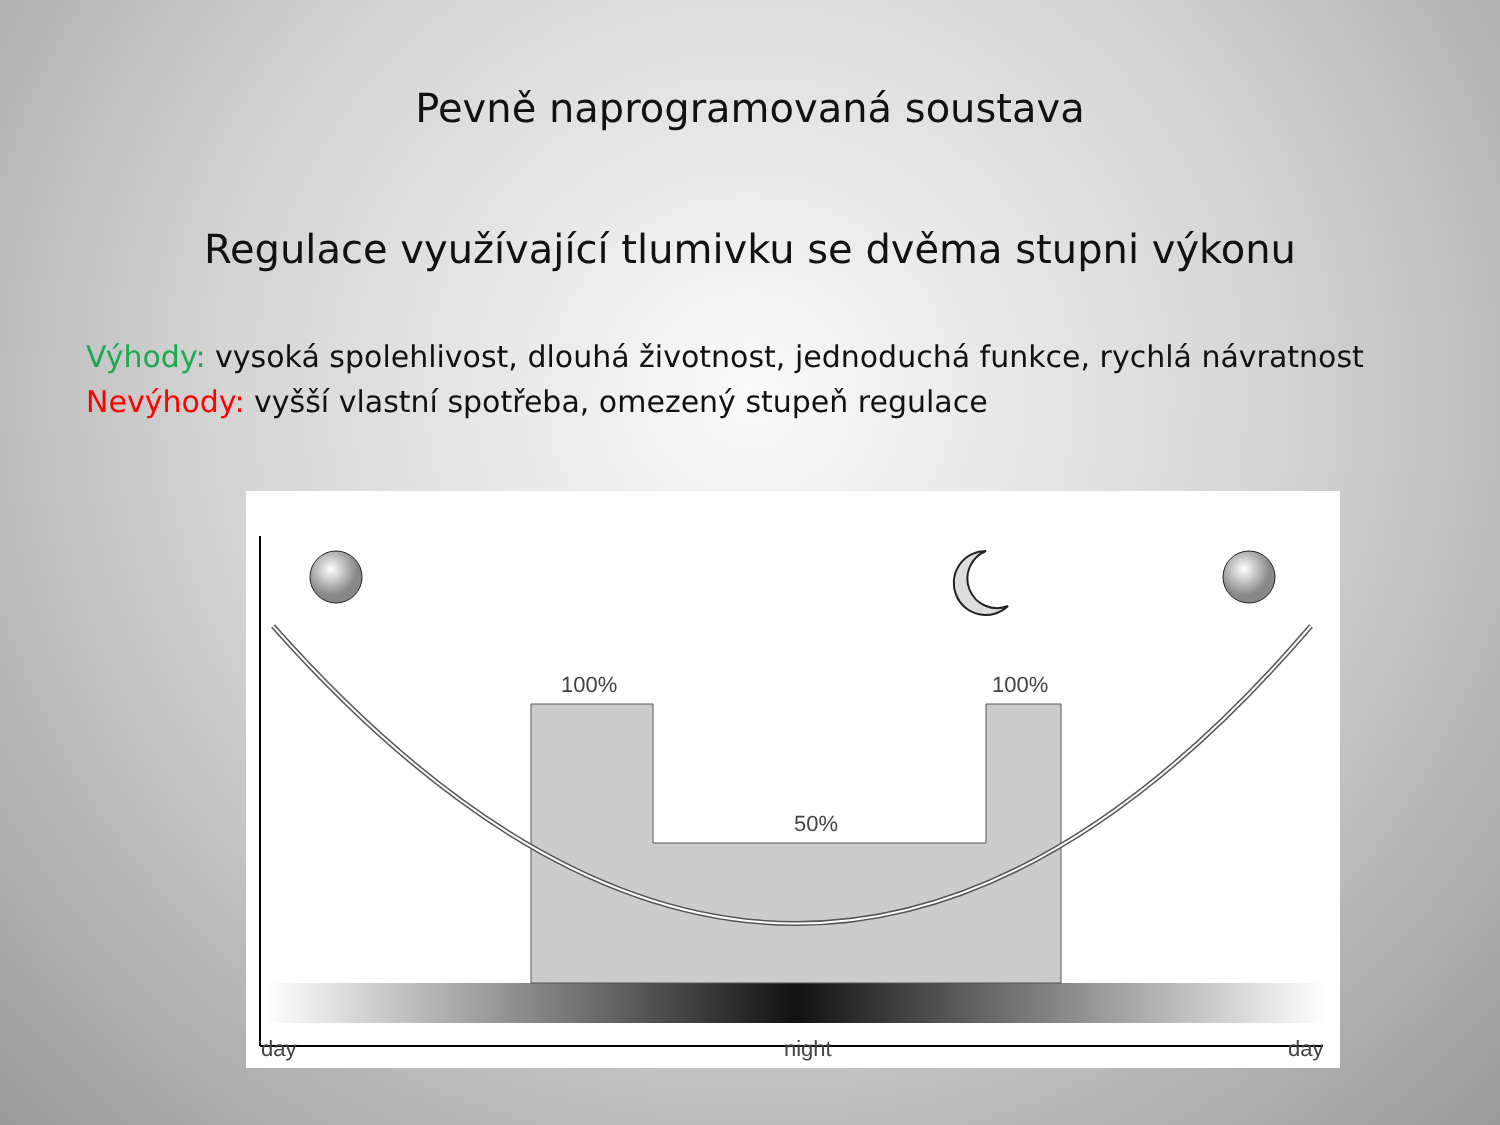Pevně naprogramovaná soustava
Regulace využívající tlumivku se dvěma stupni výkonu
Výhody: vysoká spolehlivost, dlouhá životnost, jednoduchá funkce, rychlá návratnost
Nevýhody: vyšší vlastní spotřeba, omezený stupeň regulace
100%
100%
50%
day
night
day